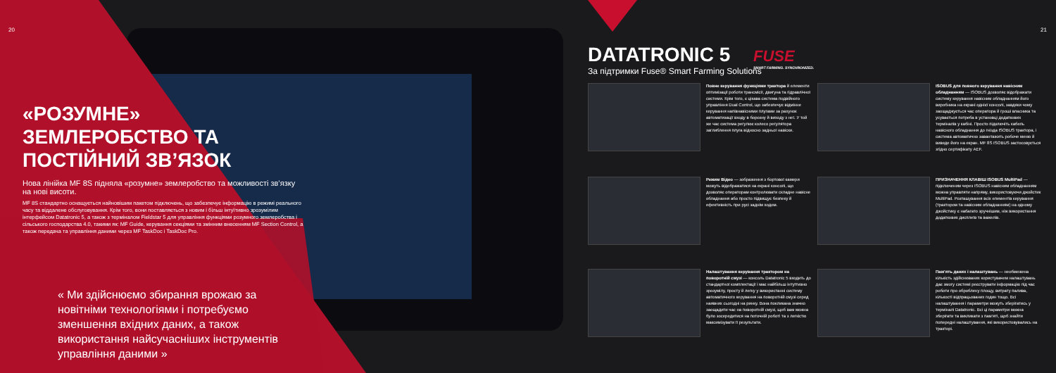20 21
«РОЗУМНЕ» ЗЕМЛЕРОБСТВО ТА ПОСТІЙНИЙ ЗВ’ЯЗОК
Нова лінійка MF 8S підняла «розумне» землеробство та можливості зв’язку на нові висоти.
MF 8S стандартно оснащується найновішим пакетом підключень, що забезпечує інформацію в режимі реального часу та віддалене обслуговування. Крім того, вони поставляється з новим і більш інтуїтивно зрозумілим інтерфейсом Datatronic 5, а також з терміналом Fieldstar 5 для управління функціями розумного землеробства і сільського господарства 4.0, такими як: MF Guide, керування секціями та змінним внесенням MF Section Control, а також передача та управління даними через MF TaskDoc і TaskDoc Pro.
« Ми здійснюємо збирання врожаю за новітніми технологіями і потребуємо зменшення вхідних даних, а також використання найсучасніших інструментів управління даними »
DATATRONIC 5
За підтримки Fuse® Smart Farming Solutions
FUSE
SMART FARMING. SYNCHRONIZED.
Повне керування функціями трактора й елементи оптимізації роботи трансмісії, двигуна та гідравлічної системи. Крім того, є цікава система подвійного управління Dual Control, що забезпечує відмінне керування напівнавісними плугами за рахунок автоматизації входу в борозну й виходу з неї. У той же час система регулює колесо регулятора заглиблення плуга відносно задньої навіски.
ISOBUS для повного керування навісним обладнанням — ISOBUS дозволяє відображати систему керування навісним обладнанням його виробника на екрані однієї консолі, завдяки чому заощаджується час оператора й гроші власника та усувається потреба в установці додаткових терміналів у кабіні. Просто підключіть кабель навісного обладнання до гнізда ISOBUS трактора, і система автоматично завантажить робоче меню й виведе його на екран. MF 8S ISOBUS застосовується згідно сертифікату AEF.
Режим Відео — зображення з бортової камери можуть відображатися на екрані консолі, що дозволяє операторам контролювати складне навісне обладнання або просто підвищує безпеку й ефективність при русі заднім ходом.
ПРИЗНАЧЕННЯ КЛАВІШ ISOBUS MultiPad — підключеним через ISOBUS навісним обладнанням можна управляти напряму, використовуючи джойстик MultiPad. Розташування всіх елементів керування (трактором та навісним обладнанням) на одному джойстику є набагато зручнішим, ніж використання додаткових дисплеїв та важелів.
Налаштування керування трактором на поворотній смузі — консоль Datatronic 5 входить до стандартної комплектації і має найбільш інтуїтивно зрозумілу, просту й легку у використанні систему автоматичного керування на поворотній смузі серед наявних сьогодні на ринку. Вона покликана значно заощадити час на поворотній смузі, щоб вам можна було зосередитися на поточній роботі та з легкістю максимізувати її результати.
Пам’ять даних і налаштувань — необмежена кількість здійснюваних користувачем налаштувань дає змогу системі реєструвати інформацію під час роботи про оброблену площу, витрату палива, кількості відпрацьованих годин тощо. Всі налаштування і параметри можуть зберігатись у терміналі Datatronic. Всі ці параметри можна зберігати та викликати з пам’яті, щоб знайти попередні налаштування, які використовувались на тракторі.